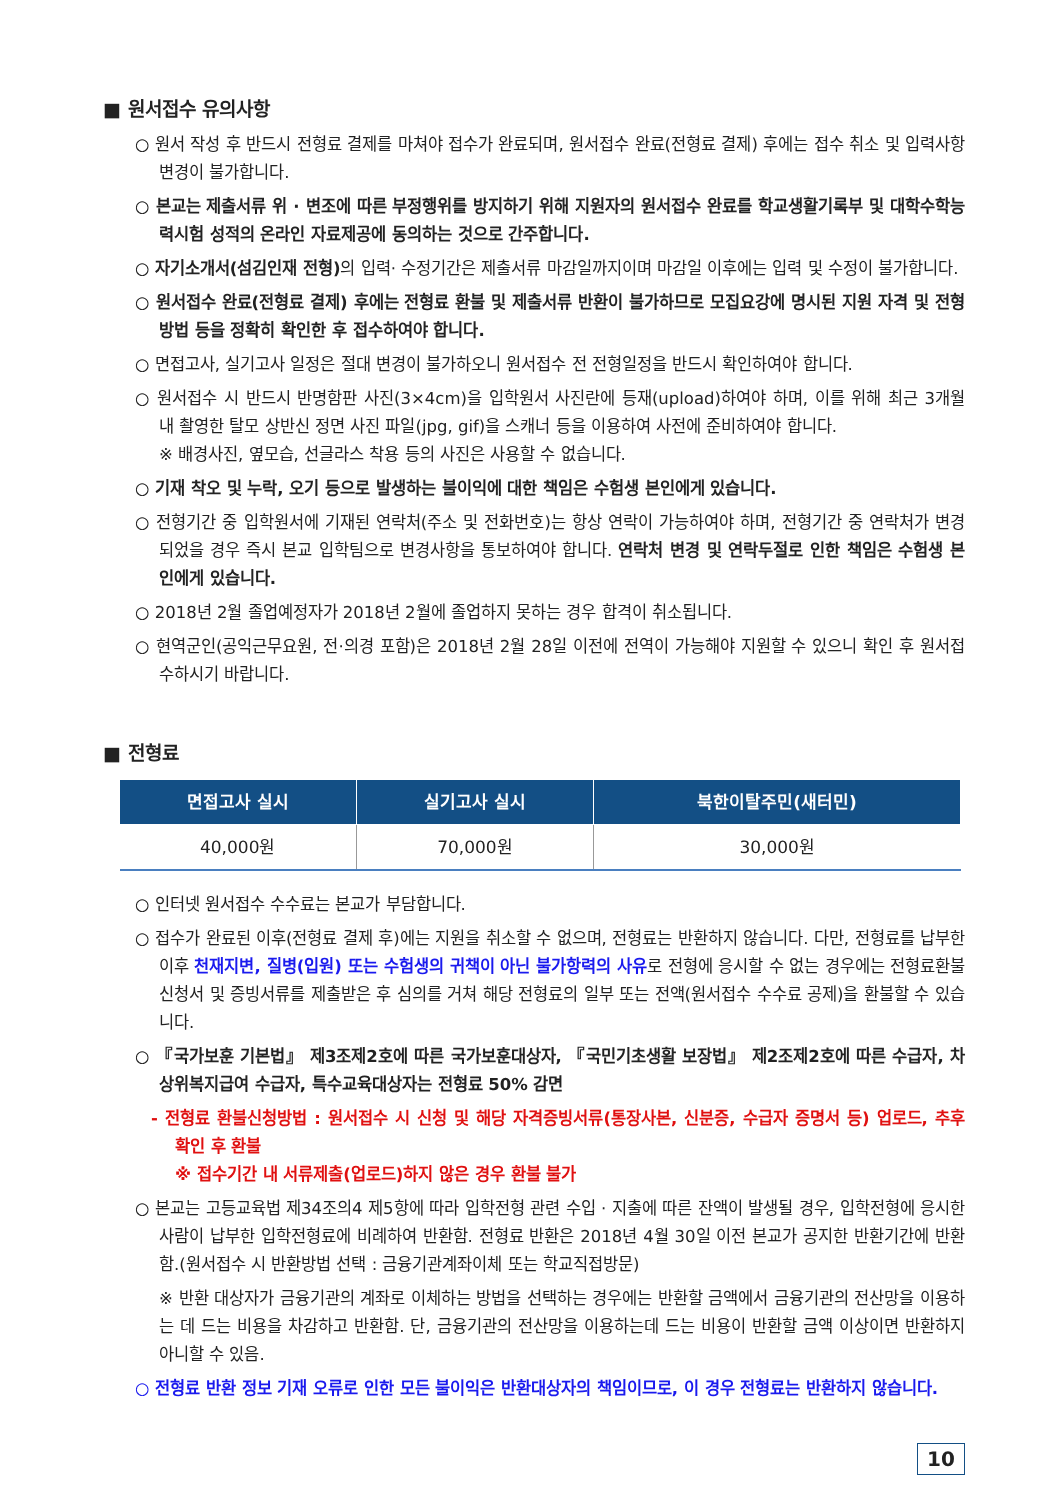■ 원서접수 유의사항
○ 원서 작성 후 반드시 전형료 결제를 마쳐야 접수가 완료되며, 원서접수 완료(전형료 결제) 후에는 접수 취소 및 입력사항 변경이 불가합니다.
○ 본교는 제출서류 위 · 변조에 따른 부정행위를 방지하기 위해 지원자의 원서접수 완료를 학교생활기록부 및 대학수학능력시험 성적의 온라인 자료제공에 동의하는 것으로 간주합니다.
○ 자기소개서(섬김인재 전형) 의 입력· 수정기간은 제출서류 마감일까지이며 마감일 이후에는 입력 및 수정이 불가합니다.
○ 원서접수 완료(전형료 결제) 후에는 전형료 환불 및 제출서류 반환이 불가하므로 모집요강에 명시된 지원 자격 및 전형방법 등을 정확히 확인한 후 접수하여야 합니다.
○ 면접고사, 실기고사 일정은 절대 변경이 불가하오니 원서접수 전 전형일정을 반드시 확인하여야 합니다.
○ 원서접수 시 반드시 반명함판 사진(3×4cm)을 입학원서 사진란에 등재(upload)하여야 하며, 이를 위해 최근 3개월 내 촬영한 탈모 상반신 정면 사진 파일(jpg, gif)을 스캐너 등을 이용하여 사전에 준비하여야 합니다.
※ 배경사진, 옆모습, 선글라스 착용 등의 사진은 사용할 수 없습니다.
○ 기재 착오 및 누락, 오기 등으로 발생하는 불이익에 대한 책임은 수험생 본인에게 있습니다.
○ 전형기간 중 입학원서에 기재된 연락처(주소 및 전화번호)는 항상 연락이 가능하여야 하며, 전형기간 중 연락처가 변경되었을 경우 즉시 본교 입학팀으로 변경사항을 통보하여야 합니다. 연락처 변경 및 연락두절로 인한 책임은 수험생 본인에게 있습니다.
○ 2018년 2월 졸업예정자가 2018년 2월에 졸업하지 못하는 경우 합격이 취소됩니다.
○ 현역군인(공익근무요원, 전·의경 포함)은 2018년 2월 28일 이전에 전역이 가능해야 지원할 수 있으니 확인 후 원서접수하시기 바랍니다.
■ 전형료
| 면접고사 실시 | 실기고사 실시 | 북한이탈주민(새터민) |
| --- | --- | --- |
| 40,000원 | 70,000원 | 30,000원 |
○ 인터넷 원서접수 수수료는 본교가 부담합니다.
○ 접수가 완료된 이후(전형료 결제 후)에는 지원을 취소할 수 없으며, 전형료는 반환하지 않습니다. 다만, 전형료를 납부한 이후 천재지변, 질병(입원) 또는 수험생의 귀책이 아닌 불가항력의 사유로 전형에 응시할 수 없는 경우에는 전형료환불신청서 및 증빙서류를 제출받은 후 심의를 거쳐 해당 전형료의 일부 또는 전액(원서접수 수수료 공제)을 환불할 수 있습니다.
○ 『국가보훈 기본법』 제3조제2호에 따른 국가보훈대상자, 『국민기초생활 보장법』 제2조제2호에 따른 수급자, 차상위복지급여 수급자, 특수교육대상자는 전형료 50% 감면
- 전형료 환불신청방법 : 원서접수 시 신청 및 해당 자격증빙서류(통장사본, 신분증, 수급자 증명서 등) 업로드, 추후 확인 후 환불
※ 접수기간 내 서류제출(업로드)하지 않은 경우 환불 불가
○ 본교는 고등교육법 제34조의4 제5항에 따라 입학전형 관련 수입 · 지출에 따른 잔액이 발생될 경우, 입학전형에 응시한 사람이 납부한 입학전형료에 비례하여 반환함. 전형료 반환은 2018년 4월 30일 이전 본교가 공지한 반환기간에 반환함.(원서접수 시 반환방법 선택 : 금융기관계좌이체 또는 학교직접방문)
※ 반환 대상자가 금융기관의 계좌로 이체하는 방법을 선택하는 경우에는 반환할 금액에서 금융기관의 전산망을 이용하는 데 드는 비용을 차감하고 반환함. 단, 금융기관의 전산망을 이용하는데 드는 비용이 반환할 금액 이상이면 반환하지 아니할 수 있음.
○ 전형료 반환 정보 기재 오류로 인한 모든 불이익은 반환대상자의 책임이므로, 이 경우 전형료는 반환하지 않습니다.
10